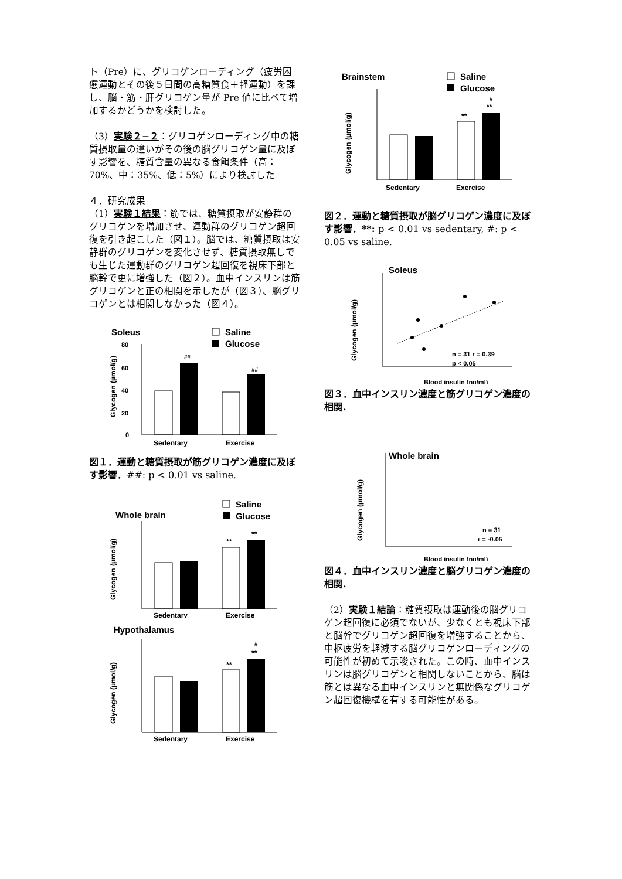ト（Pre）に、グリコゲンローディング（疲労困憊運動とその後５日間の高糖質食＋軽運動）を課し、脳・筋・肝グリコゲン量が Pre 値に比べて増加するかどうかを検討した。
（3）実験２−２：グリコゲンローディング中の糖質摂取量の違いがその後の脳グリコゲン量に及ぼす影響を、糖質含量の異なる食餌条件（高：70%、中：35%、低：5%）により検討した
４．研究成果
（1）実験１結果：筋では、糖質摂取が安静群のグリコゲンを増加させ、運動群のグリコゲン超回復を引き起こした（図１）。脳では、糖質摂取は安静群のグリコゲンを変化させず、糖質摂取無しでも生じた運動群のグリコゲン超回復を視床下部と脳幹で更に増強した（図２）。血中インスリンは筋グリコゲンと正の相関を示したが（図３）、脳グリコゲンとは相関しなかった（図４）。
Soleus
Saline
Glucose
80
60
40
20
0
Glycogen (µmol/g)
##
##
Sedentary
Exercise
図１．運動と糖質摂取が筋グリコゲン濃度に及ぼす影響．##: p < 0.01 vs saline.
Whole brain
Saline
Glucose
Glycogen (µmol/g)
**
**
Sedentary
Exercise
Hypothalamus
Glycogen (µmol/g)
**
**
#
Sedentary
Exercise
Brainstem
Saline
Glucose
Glycogen (µmol/g)
**
**
#
Sedentary
Exercise
図２．運動と糖質摂取が脳グリコゲン濃度に及ぼす影響．**: p < 0.01 vs sedentary, #: p < 0.05 vs saline.
Soleus
Glycogen (µmol/g)
n = 31 r = 0.39
p < 0.05
Blood insulin (ng/ml)
図３．血中インスリン濃度と筋グリコゲン濃度の相関.
Whole brain
Glycogen (µmol/g)
n = 31
r = -0.05
Blood insulin (ng/ml)
図４．血中インスリン濃度と脳グリコゲン濃度の相関.
（2）実験１結論：糖質摂取は運動後の脳グリコゲン超回復に必須でないが、少なくとも視床下部と脳幹でグリコゲン超回復を増強することから、中枢疲労を軽減する脳グリコゲンローディングの可能性が初めて示唆された。この時、血中インスリンは脳グリコゲンと相関しないことから、脳は筋とは異なる血中インスリンと無関係なグリコゲン超回復機構を有する可能性がある。